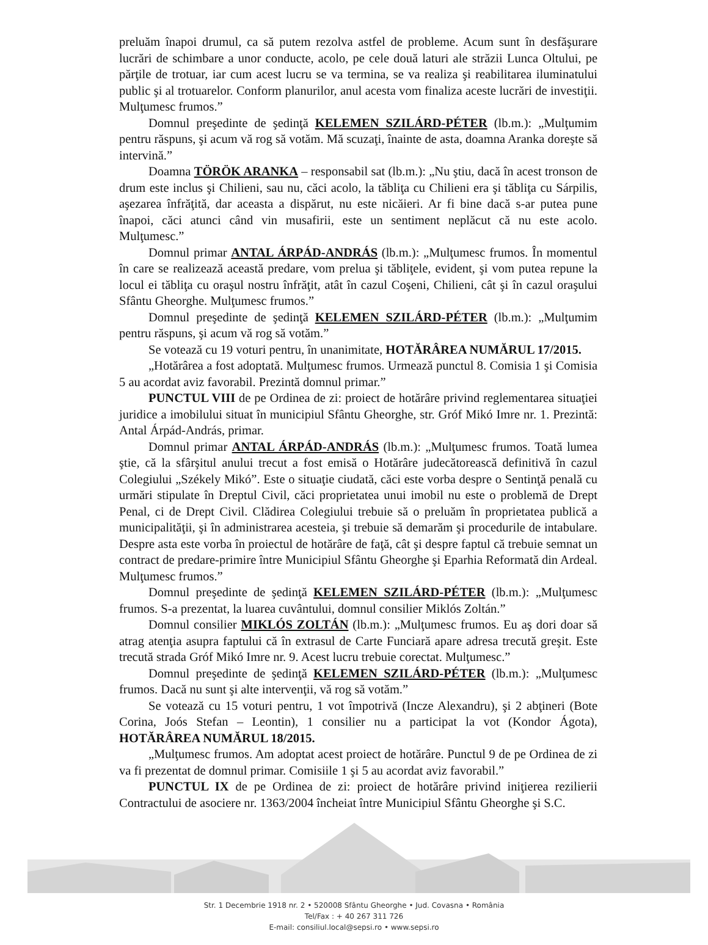preluăm înapoi drumul, ca să putem rezolva astfel de probleme. Acum sunt în desfăşurare lucrări de schimbare a unor conducte, acolo, pe cele două laturi ale străzii Lunca Oltului, pe părţile de trotuar, iar cum acest lucru se va termina, se va realiza şi reabilitarea iluminatului public şi al trotuarelor. Conform planurilor, anul acesta vom finaliza aceste lucrări de investiţii. Mulţumesc frumos.”
Domnul preşedinte de şedinţă KELEMEN SZILÁRD-PÉTER (lb.m.): „Mulţumim pentru răspuns, şi acum vă rog să votăm. Mă scuzaţi, înainte de asta, doamna Aranka doreşte să intervină.”
Doamna TÖRÖK ARANKA – responsabil sat (lb.m.): „Nu ştiu, dacă în acest tronson de drum este inclus şi Chilieni, sau nu, căci acolo, la tăbliţa cu Chilieni era şi tăbliţa cu Sárpilis, aşezarea înfrăţită, dar aceasta a dispărut, nu este nicăieri. Ar fi bine dacă s-ar putea pune înapoi, căci atunci când vin musafirii, este un sentiment neplăcut că nu este acolo. Mulţumesc.”
Domnul primar ANTAL ÁRPÁD-ANDRÁS (lb.m.): „Mulţumesc frumos. În momentul în care se realizează această predare, vom prelua şi tăbliţele, evident, şi vom putea repune la locul ei tăbliţa cu oraşul nostru înfrăţit, atât în cazul Coşeni, Chilieni, cât şi în cazul oraşului Sfântu Gheorghe. Mulţumesc frumos.”
Domnul preşedinte de şedinţă KELEMEN SZILÁRD-PÉTER (lb.m.): „Mulţumim pentru răspuns, şi acum vă rog să votăm.”
Se votează cu 19 voturi pentru, în unanimitate, HOTĂRÂREA NUMĂRUL 17/2015.
„Hotărârea a fost adoptată. Mulţumesc frumos. Urmează punctul 8. Comisia 1 şi Comisia 5 au acordat aviz favorabil. Prezintă domnul primar.”
PUNCTUL VIII de pe Ordinea de zi: proiect de hotărâre privind reglementarea situaţiei juridice a imobilului situat în municipiul Sfântu Gheorghe, str. Gróf Mikó Imre nr. 1. Prezintă: Antal Árpád-András, primar.
Domnul primar ANTAL ÁRPÁD-ANDRÁS (lb.m.): „Mulţumesc frumos. Toată lumea ştie, că la sfârşitul anului trecut a fost emisă o Hotărâre judecătorească definitivă în cazul Colegiului „Székely Mikó”. Este o situaţie ciudată, căci este vorba despre o Sentinţă penală cu urmări stipulate în Dreptul Civil, căci proprietatea unui imobil nu este o problemă de Drept Penal, ci de Drept Civil. Clădirea Colegiului trebuie să o preluăm în proprietatea publică a municipalităţii, şi în administrarea acesteia, şi trebuie să demarăm şi procedurile de intabulare. Despre asta este vorba în proiectul de hotărâre de faţă, cât şi despre faptul că trebuie semnat un contract de predare-primire între Municipiul Sfântu Gheorghe şi Eparhia Reformată din Ardeal. Mulţumesc frumos.”
Domnul preşedinte de şedinţă KELEMEN SZILÁRD-PÉTER (lb.m.): „Mulţumesc frumos. S-a prezentat, la luarea cuvântului, domnul consilier Miklós Zoltán.”
Domnul consilier MIKLÓS ZOLTÁN (lb.m.): „Mulţumesc frumos. Eu aş dori doar să atrag atenţia asupra faptului că în extrasul de Carte Funciară apare adresa trecută greşit. Este trecută strada Gróf Mikó Imre nr. 9. Acest lucru trebuie corectat. Mulţumesc.”
Domnul preşedinte de şedinţă KELEMEN SZILÁRD-PÉTER (lb.m.): „Mulţumesc frumos. Dacă nu sunt şi alte intervenţii, vă rog să votăm.”
Se votează cu 15 voturi pentru, 1 vot împotrivă (Incze Alexandru), şi 2 abţineri (Bote Corina, Joós Stefan – Leontin), 1 consilier nu a participat la vot (Kondor Ágota), HOTĂRÂREA NUMĂRUL 18/2015.
„Mulţumesc frumos. Am adoptat acest proiect de hotărâre. Punctul 9 de pe Ordinea de zi va fi prezentat de domnul primar. Comisiile 1 şi 5 au acordat aviz favorabil.”
PUNCTUL IX de pe Ordinea de zi: proiect de hotărâre privind iniţierea rezilierii Contractului de asociere nr. 1363/2004 încheiat între Municipiul Sfântu Gheorghe şi S.C.
Str. 1 Decembrie 1918 nr. 2 • 520008 Sfântu Gheorghe • Jud. Covasna • România
Tel/Fax : + 40 267 311 726
E-mail: consiliul.local@sepsi.ro • www.sepsi.ro